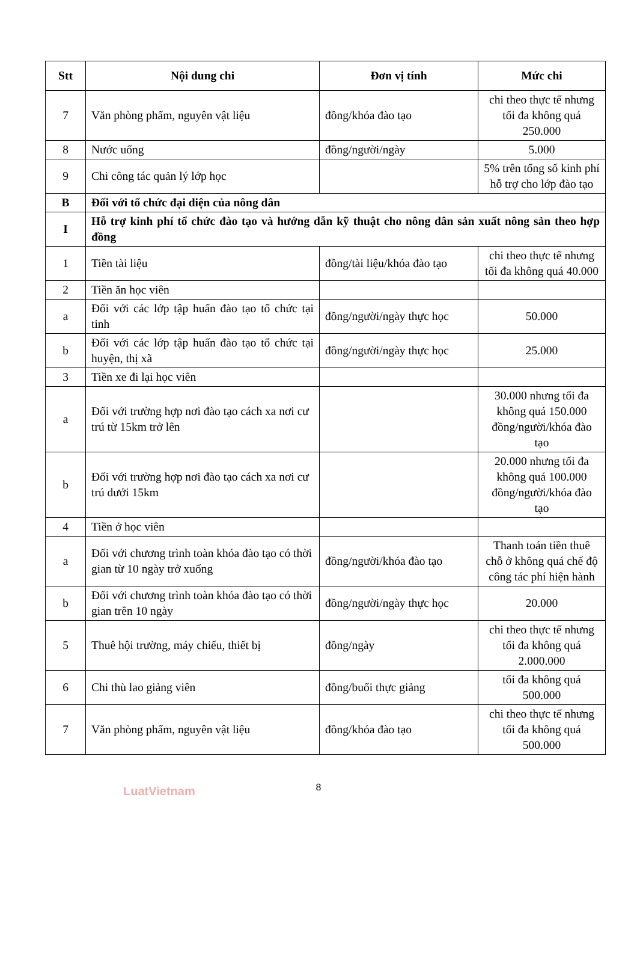| Stt | Nội dung chi | Đơn vị tính | Mức chi |
| --- | --- | --- | --- |
| 7 | Văn phòng phẩm, nguyên vật liệu | đồng/khóa đào tạo | chi theo thực tế nhưng tối đa không quá 250.000 |
| 8 | Nước uống | đồng/người/ngày | 5.000 |
| 9 | Chi công tác quản lý lớp học | | 5% trên tổng số kinh phí hỗ trợ cho lớp đào tạo |
| B | Đối với tổ chức đại diện của nông dân | | |
| I | Hỗ trợ kinh phí tổ chức đào tạo và hướng dẫn kỹ thuật cho nông dân sản xuất nông sản theo hợp đồng | | |
| 1 | Tiền tài liệu | đồng/tài liệu/khóa đào tạo | chi theo thực tế nhưng tối đa không quá 40.000 |
| 2 | Tiền ăn học viên | | |
| a | Đối với các lớp tập huấn đào tạo tổ chức tại tỉnh | đồng/người/ngày thực học | 50.000 |
| b | Đối với các lớp tập huấn đào tạo tổ chức tại huyện, thị xã | đồng/người/ngày thực học | 25.000 |
| 3 | Tiền xe đi lại học viên | | |
| a | Đối với trường hợp nơi đào tạo cách xa nơi cư trú từ 15km trở lên | | 30.000 nhưng tối đa không quá 150.000 đồng/người/khóa đào tạo |
| b | Đối với trường hợp nơi đào tạo cách xa nơi cư trú dưới 15km | | 20.000 nhưng tối đa không quá 100.000 đồng/người/khóa đào tạo |
| 4 | Tiền ở học viên | | |
| a | Đối với chương trình toàn khóa đào tạo có thời gian từ 10 ngày trở xuống | đồng/người/khóa đào tạo | Thanh toán tiền thuê chỗ ở không quá chế độ công tác phí hiện hành |
| b | Đối với chương trình toàn khóa đào tạo có thời gian trên 10 ngày | đồng/người/ngày thực học | 20.000 |
| 5 | Thuê hội trường, máy chiếu, thiết bị | đồng/ngày | chi theo thực tế nhưng tối đa không quá 2.000.000 |
| 6 | Chi thù lao giảng viên | đồng/buổi thực giảng | tối đa không quá 500.000 |
| 7 | Văn phòng phẩm, nguyên vật liệu | đồng/khóa đào tạo | chi theo thực tế nhưng tối đa không quá 500.000 |
8
LuatVietnam